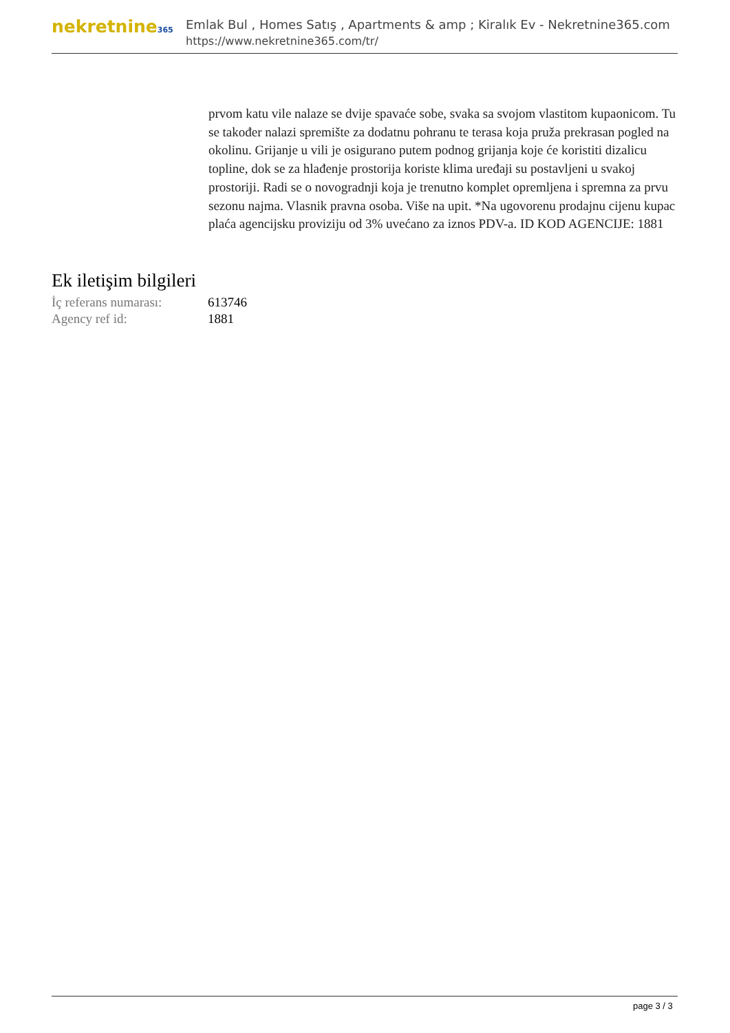nekretnine365
Emlak Bul , Homes Satış , Apartments & amp ; Kiralık Ev - Nekretnine365.com
https://www.nekretnine365.com/tr/
prvom katu vile nalaze se dvije spavaće sobe, svaka sa svojom vlastitom kupaonicom. Tu se također nalazi spremište za dodatnu pohranu te terasa koja pruža prekrasan pogled na okolinu. Grijanje u vili je osigurano putem podnog grijanja koje će koristiti dizalicu topline, dok se za hlađenje prostorija koriste klima uređaji su postavljeni u svakoj prostoriji. Radi se o novogradnji koja je trenutno komplet opremljena i spremna za prvu sezonu najma. Vlasnik pravna osoba. Više na upit. *Na ugovorenu prodajnu cijenu kupac plaća agencijsku proviziju od 3% uvećano za iznos PDV-a. ID KOD AGENCIJE: 1881
Ek iletişim bilgileri
| İç referans numarası: | 613746 |
| Agency ref id: | 1881 |
page 3 / 3